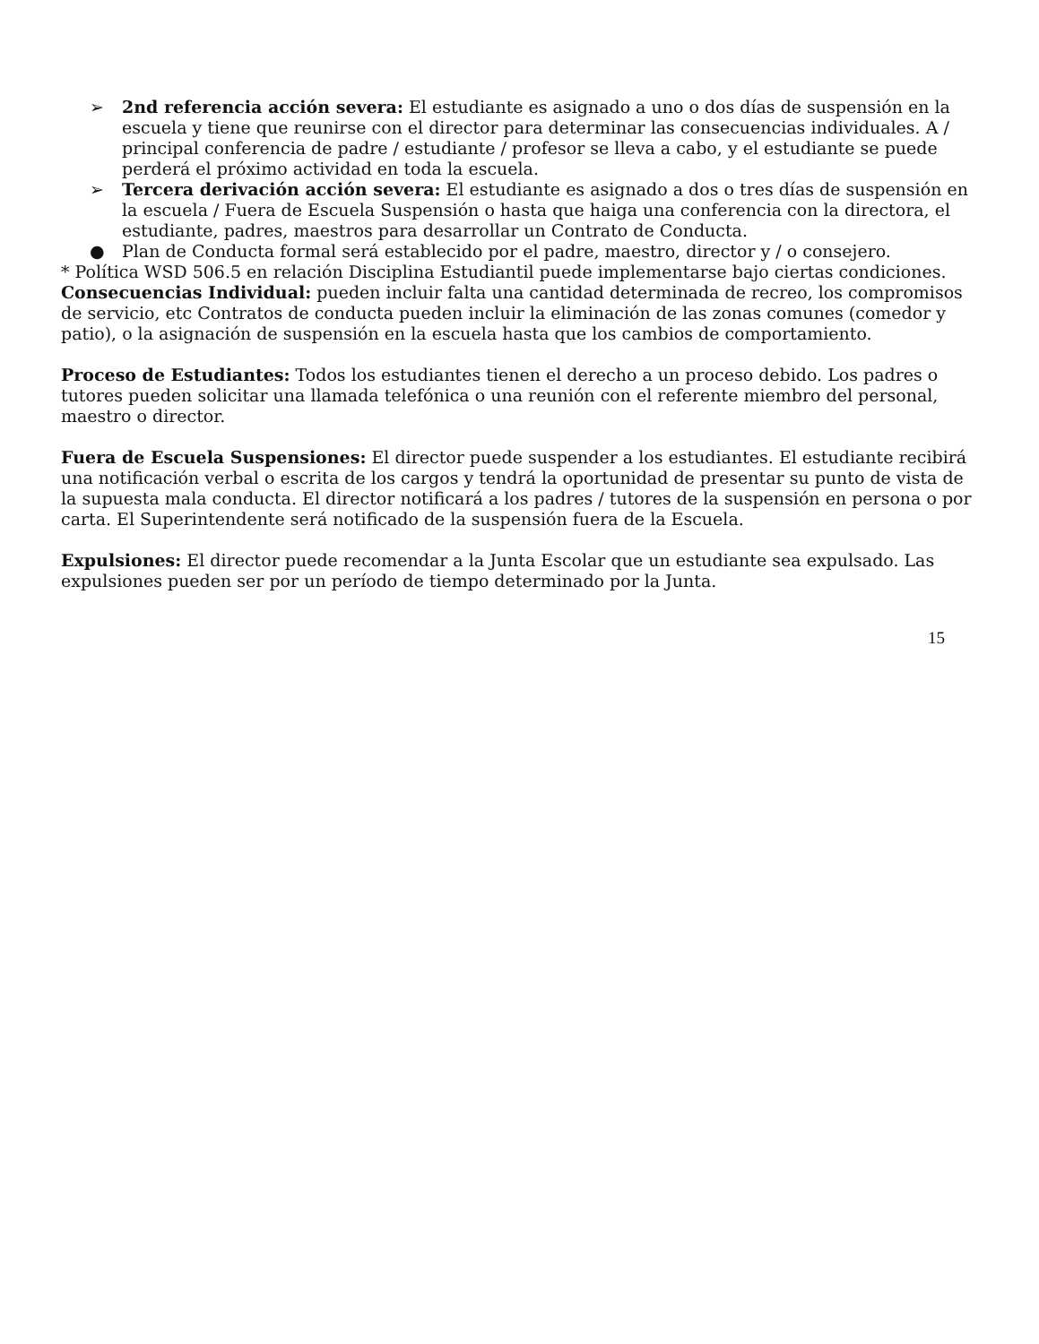➢ 2nd referencia acción severa: El estudiante es asignado a uno o dos días de suspensión en la escuela y tiene que reunirse con el director para determinar las consecuencias individuales. A / principal conferencia de padre / estudiante / profesor se lleva a cabo, y el estudiante se puede perderá el próximo actividad en toda la escuela.
➢ Tercera derivación acción severa: El estudiante es asignado a dos o tres días de suspensión en la escuela / Fuera de Escuela Suspensión o hasta que haiga una conferencia con la directora, el estudiante, padres, maestros para desarrollar un Contrato de Conducta.
● Plan de Conducta formal será establecido por el padre, maestro, director y / o consejero.
* Política WSD 506.5 en relación Disciplina Estudiantil puede implementarse bajo ciertas condiciones.
Consecuencias Individual: pueden incluir falta una cantidad determinada de recreo, los compromisos de servicio, etc Contratos de conducta pueden incluir la eliminación de las zonas comunes (comedor y patio), o la asignación de suspensión en la escuela hasta que los cambios de comportamiento.
Proceso de Estudiantes: Todos los estudiantes tienen el derecho a un proceso debido. Los padres o tutores pueden solicitar una llamada telefónica o una reunión con el referente miembro del personal, maestro o director.
Fuera de Escuela Suspensiones: El director puede suspender a los estudiantes. El estudiante recibirá una notificación verbal o escrita de los cargos y tendrá la oportunidad de presentar su punto de vista de la supuesta mala conducta. El director notificará a los padres / tutores de la suspensión en persona o por carta. El Superintendente será notificado de la suspensión fuera de la Escuela.
Expulsiones: El director puede recomendar a la Junta Escolar que un estudiante sea expulsado. Las expulsiones pueden ser por un período de tiempo determinado por la Junta.
15